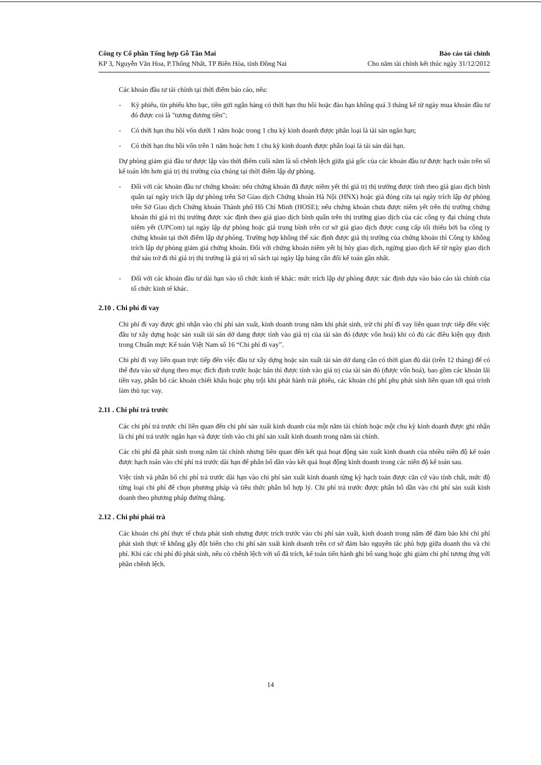Công ty Cổ phần Tổng hợp Gỗ Tân Mai Báo cáo tài chính
KP 3, Nguyễn Văn Hoa, P.Thống Nhất, TP Biên Hòa, tỉnh Đồng Nai Cho năm tài chính kết thúc ngày 31/12/2012
Các khoản đầu tư tài chính tại thời điểm báo cáo, nếu:
- Kỳ phiếu, tín phiếu kho bạc, tiền gửi ngân hàng có thời hạn thu hồi hoặc đáo hạn không quá 3 tháng kể từ ngày mua khoản đầu tư đó được coi là "tương đương tiền";
- Có thời hạn thu hồi vốn dưới 1 năm hoặc trong 1 chu kỳ kinh doanh được phân loại là tài sản ngắn hạn;
- Có thời hạn thu hồi vốn trên 1 năm hoặc hơn 1 chu kỳ kinh doanh được phân loại là tài sản dài hạn.
Dự phòng giảm giá đầu tư được lập vào thời điểm cuối năm là số chênh lệch giữa giá gốc của các khoản đầu tư được hạch toán trên sổ kế toán lớn hơn giá trị thị trường của chúng tại thời điểm lập dự phòng.
- Đối với các khoản đầu tư chứng khoán: nếu chứng khoán đã được niêm yết thì giá trị thị trường được tính theo giá giao dịch bình quân tại ngày trích lập dự phòng trên Sở Giao dịch Chứng khoán Hà Nội (HNX) hoặc giá đóng cửa tại ngày trích lập dự phòng trên Sở Giao dịch Chứng khoán Thành phố Hồ Chí Minh (HOSE); nếu chứng khoán chưa được niêm yết trên thị trường chứng khoán thì giá trị thị trường được xác định theo giá giao dịch bình quân trên thị trường giao dịch của các công ty đại chúng chưa niêm yết (UPCom) tại ngày lập dự phòng hoặc giá trung bình trên cơ sở giá giao dịch được cung cấp tối thiểu bởi ba công ty chứng khoán tại thời điểm lập dự phòng. Trường hợp không thể xác định được giá thị trường của chứng khoán thì Công ty không trích lập dự phòng giảm giá chứng khoán. Đối với chứng khoán niêm yết bị hủy giao dịch, ngừng giao dịch kể từ ngày giao dịch thứ sáu trở đi thì giá trị thị trường là giá trị sổ sách tại ngày lập bảng cân đối kế toán gần nhất.
- Đối với các khoản đầu tư dài hạn vào tổ chức kinh tế khác: mức trích lập dự phòng được xác định dựa vào báo cáo tài chính của tổ chức kinh tế khác.
2.10 . Chi phí đi vay
Chi phí đi vay được ghi nhận vào chi phí sản xuất, kinh doanh trong năm khi phát sinh, trừ chi phí đi vay liên quan trực tiếp đến việc đầu tư xây dựng hoặc sản xuất tài sản dở dang được tính vào giá trị của tài sản đó (được vốn hoá) khi có đủ các điều kiện quy định trong Chuẩn mực Kế toán Việt Nam số 16 “Chi phí đi vay”.
Chi phí đi vay liên quan trực tiếp đến việc đầu tư xây dựng hoặc sản xuất tài sản dở dang cần có thời gian đủ dài (trên 12 tháng) để có thể đưa vào sử dụng theo mục đích định trước hoặc bán thì được tính vào giá trị của tài sản đó (được vốn hoá), bao gồm các khoản lãi tiền vay, phân bổ các khoản chiết khấu hoặc phụ trội khi phát hành trái phiếu, các khoản chi phí phụ phát sinh liên quan tới quá trình làm thủ tục vay.
2.11 . Chi phí trả trước
Các chi phí trả trước chỉ liên quan đến chi phí sản xuất kinh doanh của một năm tài chính hoặc một chu kỳ kinh doanh được ghi nhận là chi phí trả trước ngắn hạn và được tính vào chi phí sản xuất kinh doanh trong năm tài chính.
Các chi phí đã phát sinh trong năm tài chính nhưng liên quan đến kết quả hoạt động sản xuất kinh doanh của nhiều niên độ kế toán được hạch toán vào chi phí trả trước dài hạn để phân bổ dần vào kết quả hoạt động kinh doanh trong các niên độ kế toán sau.
Việc tính và phân bổ chi phí trả trước dài hạn vào chi phí sản xuất kinh doanh từng kỳ hạch toán được căn cứ vào tính chất, mức độ từng loại chi phí để chọn phương pháp và tiêu thức phân bổ hợp lý. Chi phí trả trước được phân bổ dần vào chi phí sản xuất kinh doanh theo phương pháp đường thẳng.
2.12 . Chi phí phải trả
Các khoản chi phí thực tế chưa phát sinh nhưng được trích trước vào chi phí sản xuất, kinh doanh trong năm để đảm bảo khi chi phí phát sinh thực tế không gây đột biến cho chi phí sản xuất kinh doanh trên cơ sở đảm bảo nguyên tắc phù hợp giữa doanh thu và chi phí. Khi các chi phí đó phát sinh, nếu có chênh lệch với số đã trích, kế toán tiến hành ghi bổ sung hoặc ghi giảm chi phí tương ứng với phần chênh lệch.
14